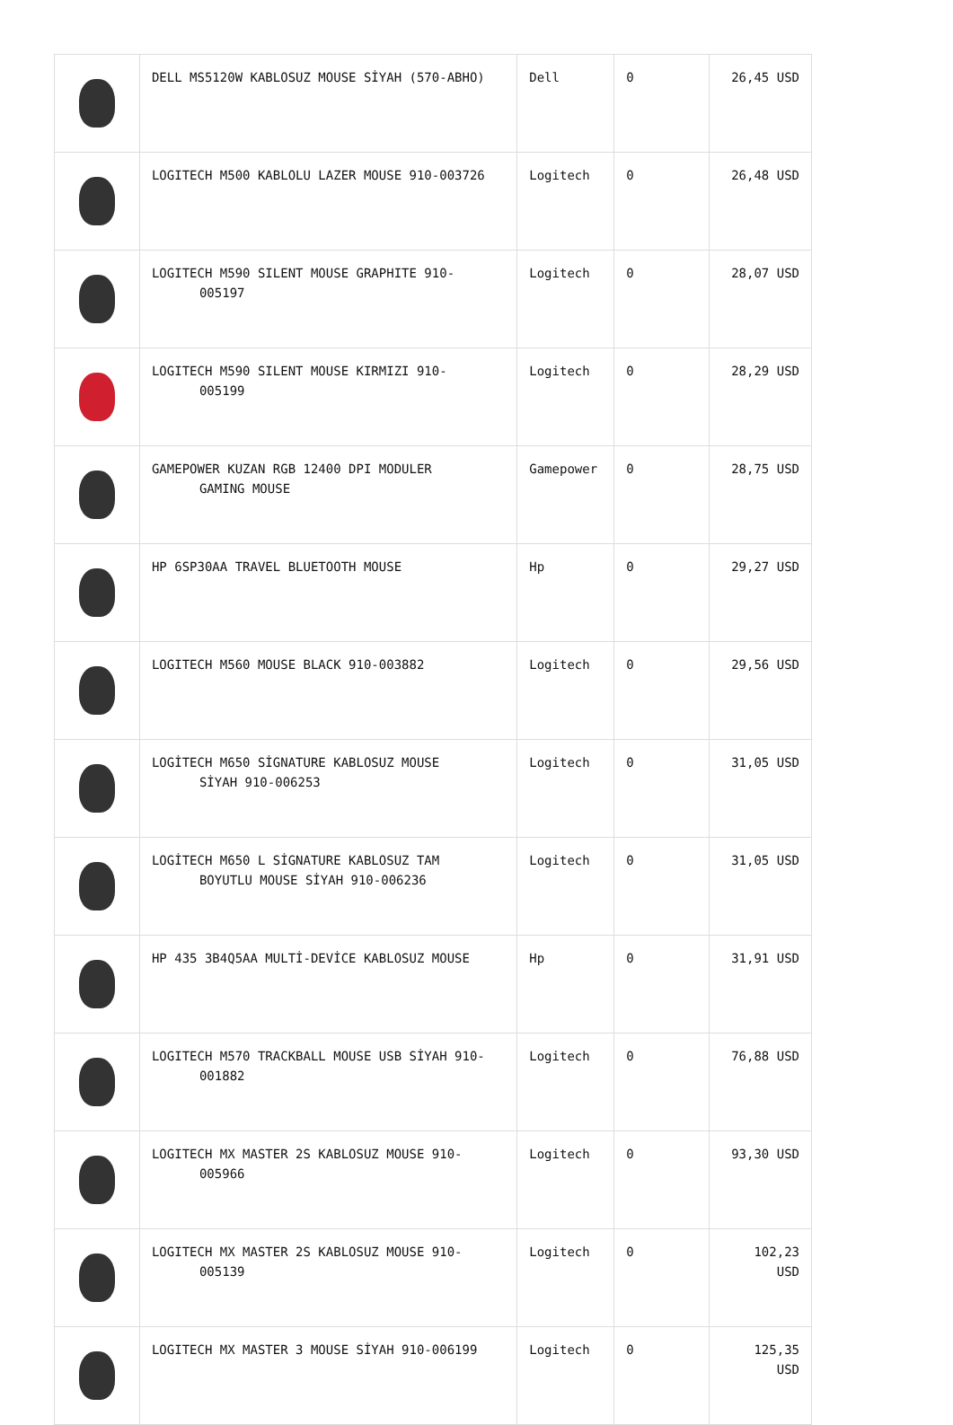| | DELL MS5120W KABLOSUZ MOUSE SİYAH (570-ABHO) | Dell | 0 | 26,45 USD |
| | LOGITECH M500 KABLOLU LAZER MOUSE 910-003726 | Logitech | 0 | 26,48 USD |
| | LOGITECH M590 SILENT MOUSE GRAPHITE 910- 005197 | Logitech | 0 | 28,07 USD |
| | LOGITECH M590 SILENT MOUSE KIRMIZI 910- 005199 | Logitech | 0 | 28,29 USD |
| | GAMEPOWER KUZAN RGB 12400 DPI MODULER GAMING MOUSE | Gamepower | 0 | 28,75 USD |
| | HP 6SP30AA TRAVEL BLUETOOTH MOUSE | Hp | 0 | 29,27 USD |
| | LOGITECH M560 MOUSE BLACK 910-003882 | Logitech | 0 | 29,56 USD |
| | LOGİTECH M650 SİGNATURE KABLOSUZ MOUSE SİYAH 910-006253 | Logitech | 0 | 31,05 USD |
| | LOGİTECH M650 L SİGNATURE KABLOSUZ TAM BOYUTLU MOUSE SİYAH 910-006236 | Logitech | 0 | 31,05 USD |
| | HP 435 3B4Q5AA MULTİ-DEVİCE KABLOSUZ MOUSE | Hp | 0 | 31,91 USD |
| | LOGITECH M570 TRACKBALL MOUSE USB SİYAH 910- 001882 | Logitech | 0 | 76,88 USD |
| | LOGITECH MX MASTER 2S KABLOSUZ MOUSE 910- 005966 | Logitech | 0 | 93,30 USD |
| | LOGITECH MX MASTER 2S KABLOSUZ MOUSE 910- 005139 | Logitech | 0 | 102,23 USD |
| | LOGITECH MX MASTER 3 MOUSE SİYAH 910-006199 | Logitech | 0 | 125,35 USD |